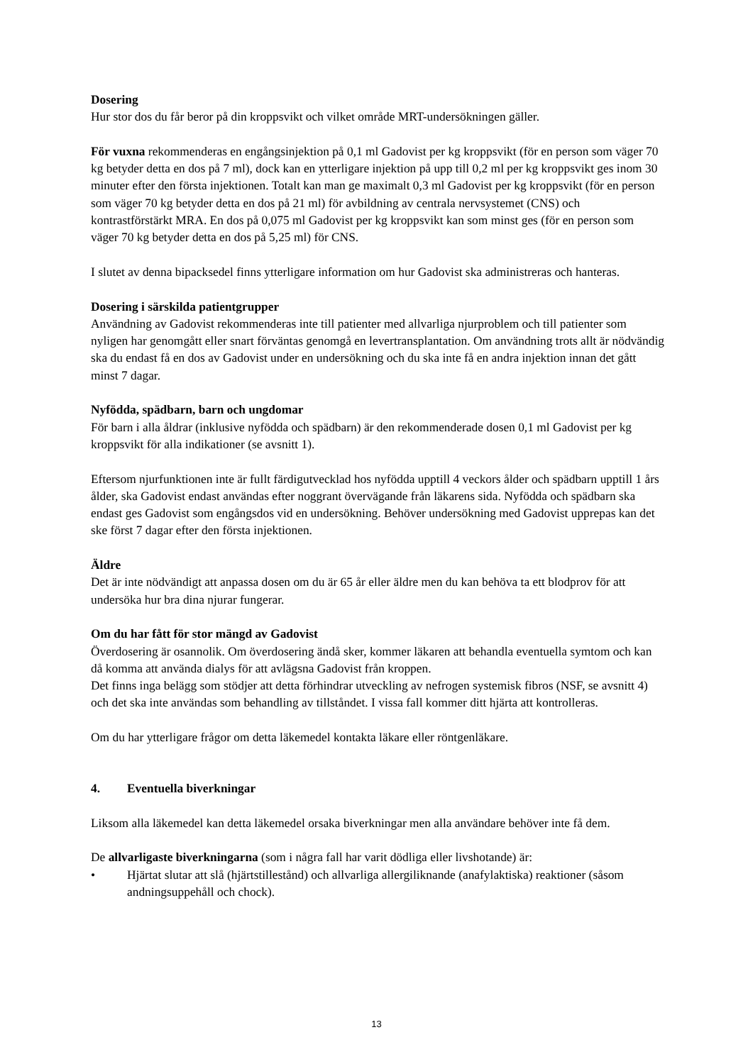Dosering
Hur stor dos du får beror på din kroppsvikt och vilket område MRT-undersökningen gäller.
För vuxna rekommenderas en engångsinjektion på 0,1 ml Gadovist per kg kroppsvikt (för en person som väger 70 kg betyder detta en dos på 7 ml), dock kan en ytterligare injektion på upp till 0,2 ml per kg kroppsvikt ges inom 30 minuter efter den första injektionen. Totalt kan man ge maximalt 0,3 ml Gadovist per kg kroppsvikt (för en person som väger 70 kg betyder detta en dos på 21 ml) för avbildning av centrala nervsystemet (CNS) och kontrastförstärkt MRA. En dos på 0,075 ml Gadovist per kg kroppsvikt kan som minst ges (för en person som väger 70 kg betyder detta en dos på 5,25 ml) för CNS.
I slutet av denna bipacksedel finns ytterligare information om hur Gadovist ska administreras och hanteras.
Dosering i särskilda patientgrupper
Användning av Gadovist rekommenderas inte till patienter med allvarliga njurproblem och till patienter som nyligen har genomgått eller snart förväntas genomgå en levertransplantation. Om användning trots allt är nödvändig ska du endast få en dos av Gadovist under en undersökning och du ska inte få en andra injektion innan det gått minst 7 dagar.
Nyfödda, spädbarn, barn och ungdomar
För barn i alla åldrar (inklusive nyfödda och spädbarn) är den rekommenderade dosen 0,1 ml Gadovist per kg kroppsvikt för alla indikationer (se avsnitt 1).
Eftersom njurfunktionen inte är fullt färdigutvecklad hos nyfödda upptill 4 veckors ålder och spädbarn upptill 1 års ålder, ska Gadovist endast användas efter noggrant övervägande från läkarens sida. Nyfödda och spädbarn ska endast ges Gadovist som engångsdos vid en undersökning. Behöver undersökning med Gadovist upprepas kan det ske först 7 dagar efter den första injektionen.
Äldre
Det är inte nödvändigt att anpassa dosen om du är 65 år eller äldre men du kan behöva ta ett blodprov för att undersöka hur bra dina njurar fungerar.
Om du har fått för stor mängd av Gadovist
Överdosering är osannolik. Om överdosering ändå sker, kommer läkaren att behandla eventuella symtom och kan då komma att använda dialys för att avlägsna Gadovist från kroppen.
Det finns inga belägg som stödjer att detta förhindrar utveckling av nefrogen systemisk fibros (NSF, se avsnitt 4) och det ska inte användas som behandling av tillståndet. I vissa fall kommer ditt hjärta att kontrolleras.
Om du har ytterligare frågor om detta läkemedel kontakta läkare eller röntgenläkare.
4. Eventuella biverkningar
Liksom alla läkemedel kan detta läkemedel orsaka biverkningar men alla användare behöver inte få dem.
De allvarligaste biverkningarna (som i några fall har varit dödliga eller livshotande) är:
• Hjärtat slutar att slå (hjärtstillestånd) och allvarliga allergiliknande (anafylaktiska) reaktioner (såsom andningsuppehåll och chock).
13